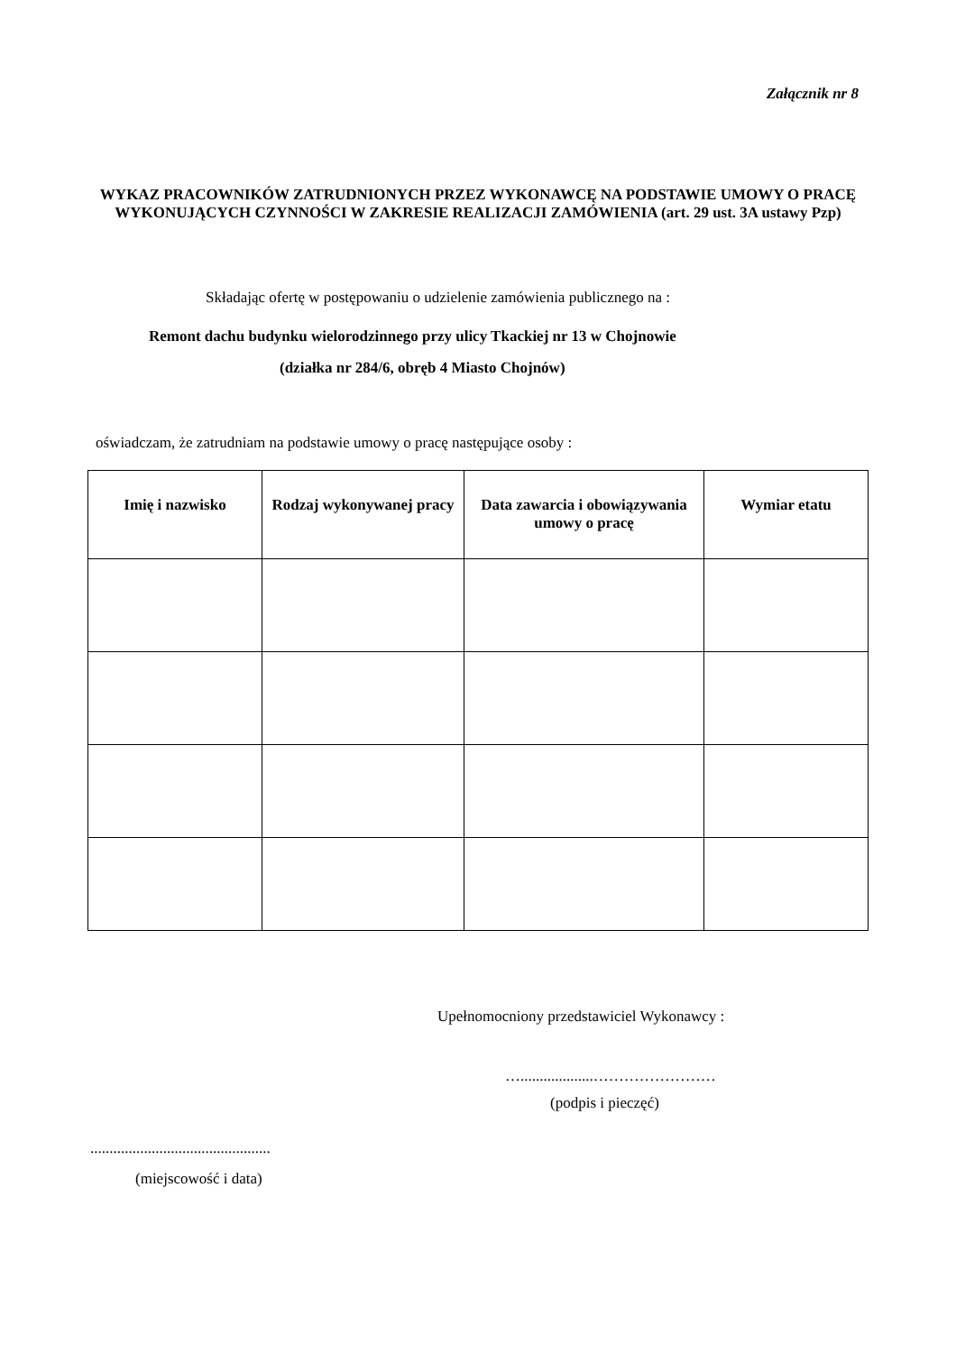Załącznik nr 8
WYKAZ PRACOWNIKÓW ZATRUDNIONYCH PRZEZ WYKONAWCĘ NA PODSTAWIE UMOWY O PRACĘ WYKONUJĄCYCH CZYNNOŚCI W ZAKRESIE REALIZACJI ZAMÓWIENIA (art. 29 ust. 3A ustawy Pzp)
Składając ofertę w postępowaniu o udzielenie zamówienia publicznego na :
Remont dachu budynku wielorodzinnego przy ulicy Tkackiej nr 13 w Chojnowie
(działka nr 284/6, obręb 4 Miasto Chojnów)
oświadczam, że zatrudniam na podstawie umowy o pracę następujące osoby :
| Imię i nazwisko | Rodzaj wykonywanej pracy | Data zawarcia i obowiązywania umowy o pracę | Wymiar etatu |
| --- | --- | --- | --- |
Upełnomocniony przedstawiciel Wykonawcy :
…...................……………………
(podpis i pieczęć)
...............................................
(miejscowość i data)